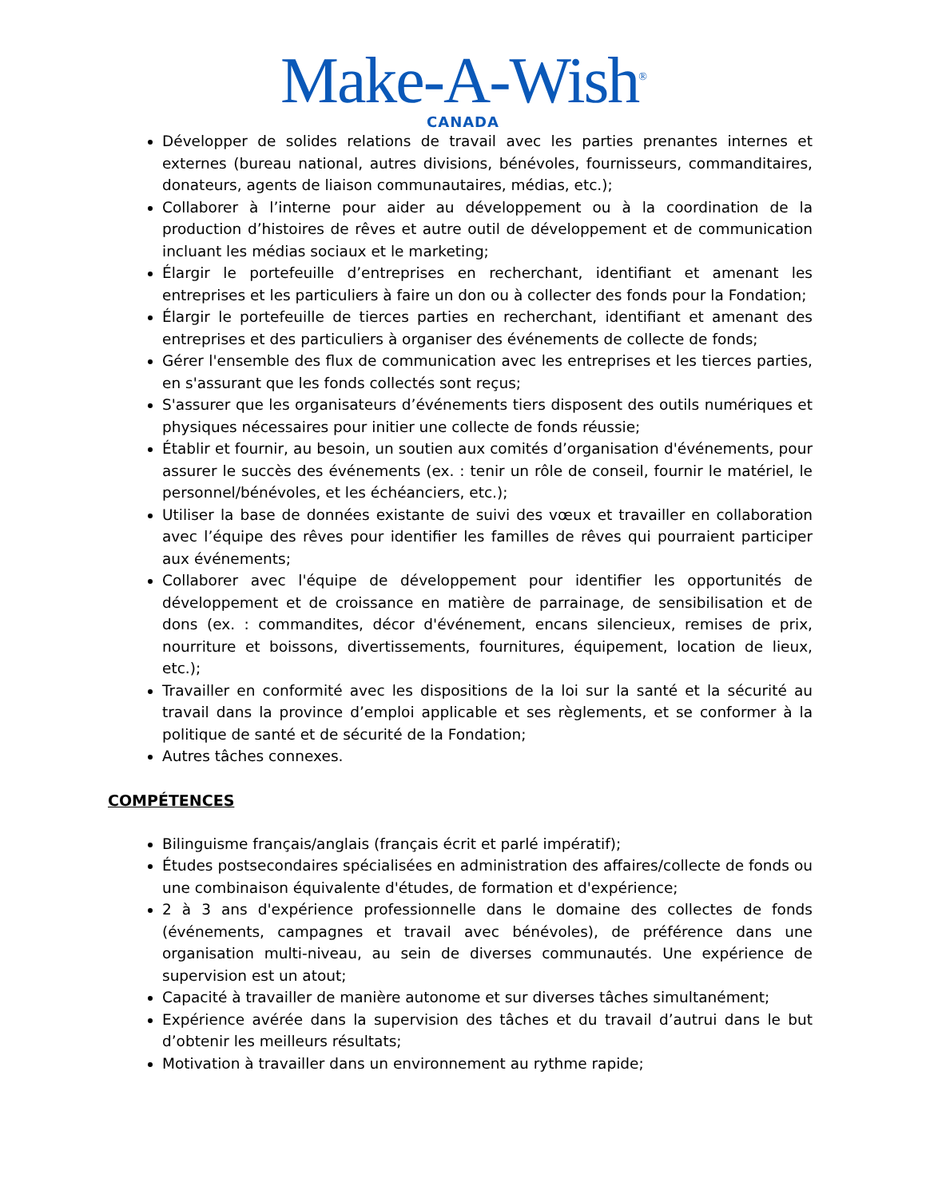Make-A-Wish<sup>®</sup>
CANADA
Développer de solides relations de travail avec les parties prenantes internes et externes (bureau national, autres divisions, bénévoles, fournisseurs, commanditaires, donateurs, agents de liaison communautaires, médias, etc.);
Collaborer à l’interne pour aider au développement ou à la coordination de la production d’histoires de rêves et autre outil de développement et de communication incluant les médias sociaux et le marketing;
Élargir le portefeuille d’entreprises en recherchant, identifiant et amenant les entreprises et les particuliers à faire un don ou à collecter des fonds pour la Fondation;
Élargir le portefeuille de tierces parties en recherchant, identifiant et amenant des entreprises et des particuliers à organiser des événements de collecte de fonds;
Gérer l'ensemble des flux de communication avec les entreprises et les tierces parties, en s'assurant que les fonds collectés sont reçus;
S'assurer que les organisateurs d’événements tiers disposent des outils numériques et physiques nécessaires pour initier une collecte de fonds réussie;
Établir et fournir, au besoin, un soutien aux comités d’organisation d'événements, pour assurer le succès des événements (ex. : tenir un rôle de conseil, fournir le matériel, le personnel/bénévoles, et les échéanciers, etc.);
Utiliser la base de données existante de suivi des vœux et travailler en collaboration avec l’équipe des rêves pour identifier les familles de rêves qui pourraient participer aux événements;
Collaborer avec l'équipe de développement pour identifier les opportunités de développement et de croissance en matière de parrainage, de sensibilisation et de dons (ex. : commandites, décor d'événement, encans silencieux, remises de prix, nourriture et boissons, divertissements, fournitures, équipement, location de lieux, etc.);
Travailler en conformité avec les dispositions de la loi sur la santé et la sécurité au travail dans la province d’emploi applicable et ses règlements, et se conformer à la politique de santé et de sécurité de la Fondation;
Autres tâches connexes.
COMPÉTENCES
Bilinguisme français/anglais (français écrit et parlé impératif);
Études postsecondaires spécialisées en administration des affaires/collecte de fonds ou une combinaison équivalente d'études, de formation et d'expérience;
2 à 3 ans d'expérience professionnelle dans le domaine des collectes de fonds (événements, campagnes et travail avec bénévoles), de préférence dans une organisation multi-niveau, au sein de diverses communautés. Une expérience de supervision est un atout;
Capacité à travailler de manière autonome et sur diverses tâches simultanément;
Expérience avérée dans la supervision des tâches et du travail d’autrui dans le but d’obtenir les meilleurs résultats;
Motivation à travailler dans un environnement au rythme rapide;